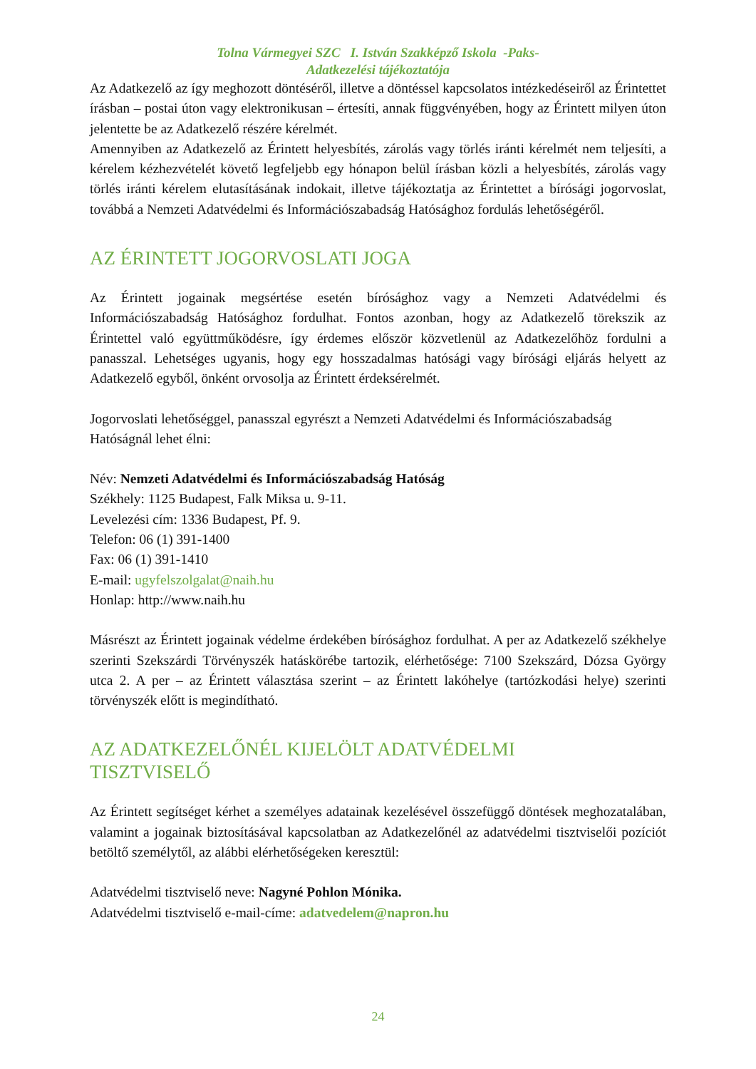Tolna Vármegyei SZC I. István Szakképző Iskola -Paks-
Adatkezelési tájékoztatója
Az Adatkezelő az így meghozott döntéséről, illetve a döntéssel kapcsolatos intézkedéseiről az Érintettet írásban – postai úton vagy elektronikusan – értesíti, annak függvényében, hogy az Érintett milyen úton jelentette be az Adatkezelő részére kérelmét.
Amennyiben az Adatkezelő az Érintett helyesbítés, zárolás vagy törlés iránti kérelmét nem teljesíti, a kérelem kézhezvételét követő legfeljebb egy hónapon belül írásban közli a helyesbítés, zárolás vagy törlés iránti kérelem elutasításának indokait, illetve tájékoztatja az Érintettet a bírósági jogorvoslat, továbbá a Nemzeti Adatvédelmi és Információszabadság Hatósághoz fordulás lehetőségéről.
AZ ÉRINTETT JOGORVOSLATI JOGA
Az Érintett jogainak megsértése esetén bírósághoz vagy a Nemzeti Adatvédelmi és Információszabadság Hatósághoz fordulhat. Fontos azonban, hogy az Adatkezelő törekszik az Érintettel való együttműködésre, így érdemes először közvetlenül az Adatkezelőhöz fordulni a panasszal. Lehetséges ugyanis, hogy egy hosszadalmas hatósági vagy bírósági eljárás helyett az Adatkezelő egyből, önként orvosolja az Érintett érdeksérelmét.
Jogorvoslati lehetőséggel, panasszal egyrészt a Nemzeti Adatvédelmi és Információszabadság Hatóságnál lehet élni:
Név: Nemzeti Adatvédelmi és Információszabadság Hatóság
Székhely: 1125 Budapest, Falk Miksa u. 9-11.
Levelezési cím: 1336 Budapest, Pf. 9.
Telefon: 06 (1) 391-1400
Fax: 06 (1) 391-1410
E-mail: ugyfelszolgalat@naih.hu
Honlap: http://www.naih.hu
Másrészt az Érintett jogainak védelme érdekében bírósághoz fordulhat. A per az Adatkezelő székhelye szerinti Szekszárdi Törvényszék hatáskörébe tartozik, elérhetősége: 7100 Szekszárd, Dózsa György utca 2. A per – az Érintett választása szerint – az Érintett lakóhelye (tartózkodási helye) szerinti törvényszék előtt is megindítható.
AZ ADATKEZELŐNÉL KIJELÖLT ADATVÉDELMI
TISZTVISELŐ
Az Érintett segítséget kérhet a személyes adatainak kezelésével összefüggő döntések meghozatalában, valamint a jogainak biztosításával kapcsolatban az Adatkezelőnél az adatvédelmi tisztviselői pozíciót betöltő személytől, az alábbi elérhetőségeken keresztül:
Adatvédelmi tisztviselő neve: Nagyné Pohlon Mónika.
Adatvédelmi tisztviselő e-mail-címe: adatvedelem@napron.hu
24